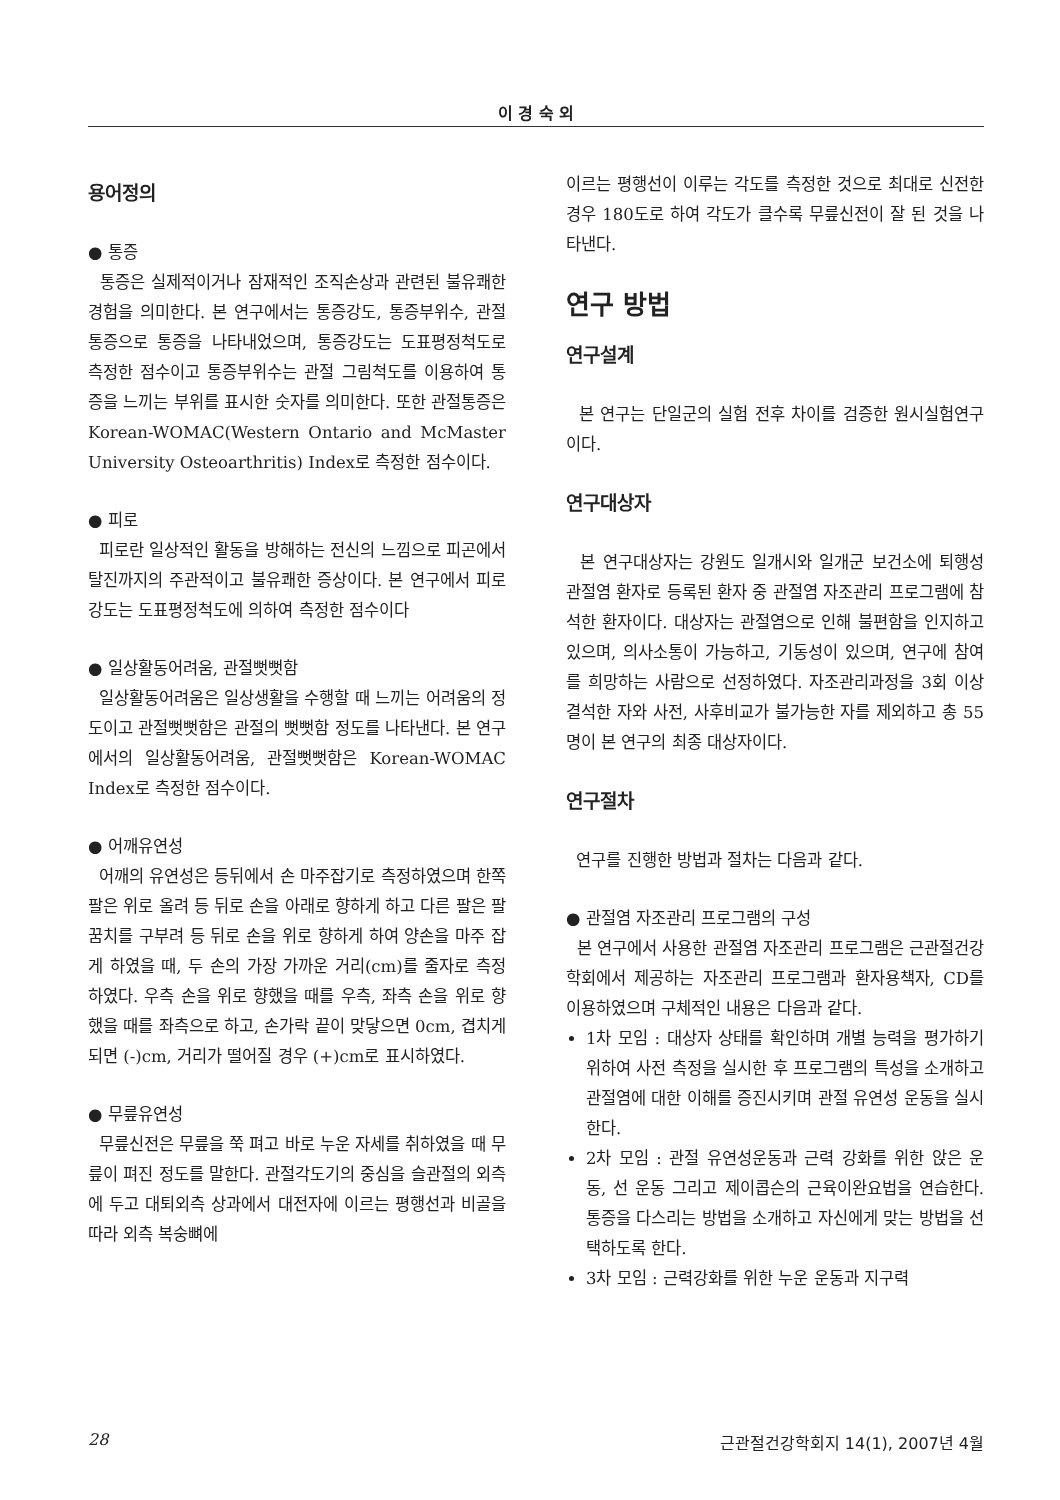이 경 숙 외
용어정의
● 통증
통증은 실제적이거나 잠재적인 조직손상과 관련된 불유쾌한 경험을 의미한다. 본 연구에서는 통증강도, 통증부위수, 관절통증으로 통증을 나타내었으며, 통증강도는 도표평정척도로 측정한 점수이고 통증부위수는 관절 그림척도를 이용하여 통증을 느끼는 부위를 표시한 숫자를 의미한다. 또한 관절통증은 Korean-WOMAC(Western Ontario and McMaster University Osteoarthritis) Index로 측정한 점수이다.
● 피로
피로란 일상적인 활동을 방해하는 전신의 느낌으로 피곤에서 탈진까지의 주관적이고 불유쾌한 증상이다. 본 연구에서 피로강도는 도표평정척도에 의하여 측정한 점수이다
● 일상활동어려움, 관절뻣뻣함
일상활동어려움은 일상생활을 수행할 때 느끼는 어려움의 정도이고 관절뻣뻣함은 관절의 뻣뻣함 정도를 나타낸다. 본 연구에서의 일상활동어려움, 관절뻣뻣함은 Korean-WOMAC Index로 측정한 점수이다.
● 어깨유연성
어깨의 유연성은 등뒤에서 손 마주잡기로 측정하였으며 한쪽 팔은 위로 올려 등 뒤로 손을 아래로 향하게 하고 다른 팔은 팔꿈치를 구부려 등 뒤로 손을 위로 향하게 하여 양손을 마주 잡게 하였을 때, 두 손의 가장 가까운 거리(cm)를 줄자로 측정하였다. 우측 손을 위로 향했을 때를 우측, 좌측 손을 위로 향했을 때를 좌측으로 하고, 손가락 끝이 맞닿으면 0cm, 겹치게 되면 (-)cm, 거리가 떨어질 경우 (+)cm로 표시하였다.
● 무릎유연성
무릎신전은 무릎을 쭉 펴고 바로 누운 자세를 취하였을 때 무릎이 펴진 정도를 말한다. 관절각도기의 중심을 슬관절의 외측에 두고 대퇴외측 상과에서 대전자에 이르는 평행선과 비골을 따라 외측 복숭뼈에
이르는 평행선이 이루는 각도를 측정한 것으로 최대로 신전한 경우 180도로 하여 각도가 클수록 무릎신전이 잘 된 것을 나타낸다.
연구 방법
연구설계
본 연구는 단일군의 실험 전후 차이를 검증한 원시실험연구이다.
연구대상자
본 연구대상자는 강원도 일개시와 일개군 보건소에 퇴행성 관절염 환자로 등록된 환자 중 관절염 자조관리 프로그램에 참석한 환자이다. 대상자는 관절염으로 인해 불편함을 인지하고 있으며, 의사소통이 가능하고, 기동성이 있으며, 연구에 참여를 희망하는 사람으로 선정하였다. 자조관리과정을 3회 이상 결석한 자와 사전, 사후비교가 불가능한 자를 제외하고 총 55명이 본 연구의 최종 대상자이다.
연구절차
연구를 진행한 방법과 절차는 다음과 같다.
● 관절염 자조관리 프로그램의 구성
본 연구에서 사용한 관절염 자조관리 프로그램은 근관절건강학회에서 제공하는 자조관리 프로그램과 환자용책자, CD를 이용하였으며 구체적인 내용은 다음과 같다.
1차 모임 : 대상자 상태를 확인하며 개별 능력을 평가하기 위하여 사전 측정을 실시한 후 프로그램의 특성을 소개하고 관절염에 대한 이해를 증진시키며 관절 유연성 운동을 실시한다.
2차 모임 : 관절 유연성운동과 근력 강화를 위한 앉은 운동, 선 운동 그리고 제이콥슨의 근육이완요법을 연습한다. 통증을 다스리는 방법을 소개하고 자신에게 맞는 방법을 선택하도록 한다.
3차 모임 : 근력강화를 위한 누운 운동과 지구력
28 근관절건강학회지 14(1), 2007년 4월